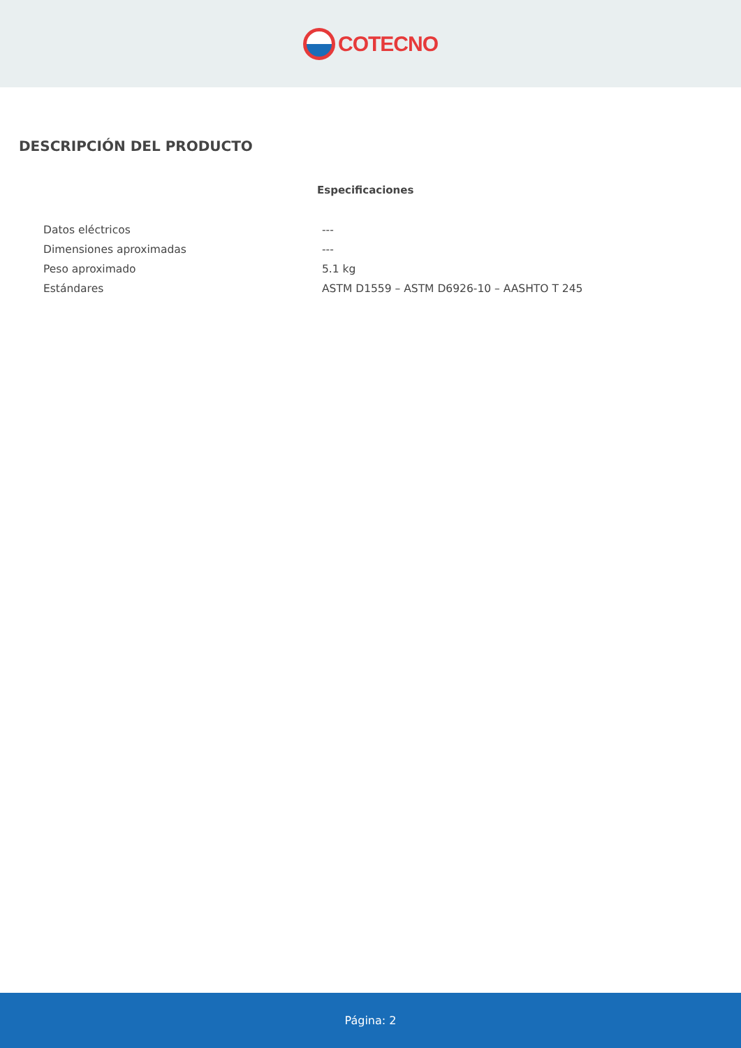COTECNO
DESCRIPCIÓN DEL PRODUCTO
Especificaciones
| Datos eléctricos | --- |
| Dimensiones aproximadas | --- |
| Peso aproximado | 5.1 kg |
| Estándares | ASTM D1559 – ASTM D6926-10 – AASHTO T 245 |
Página: 2